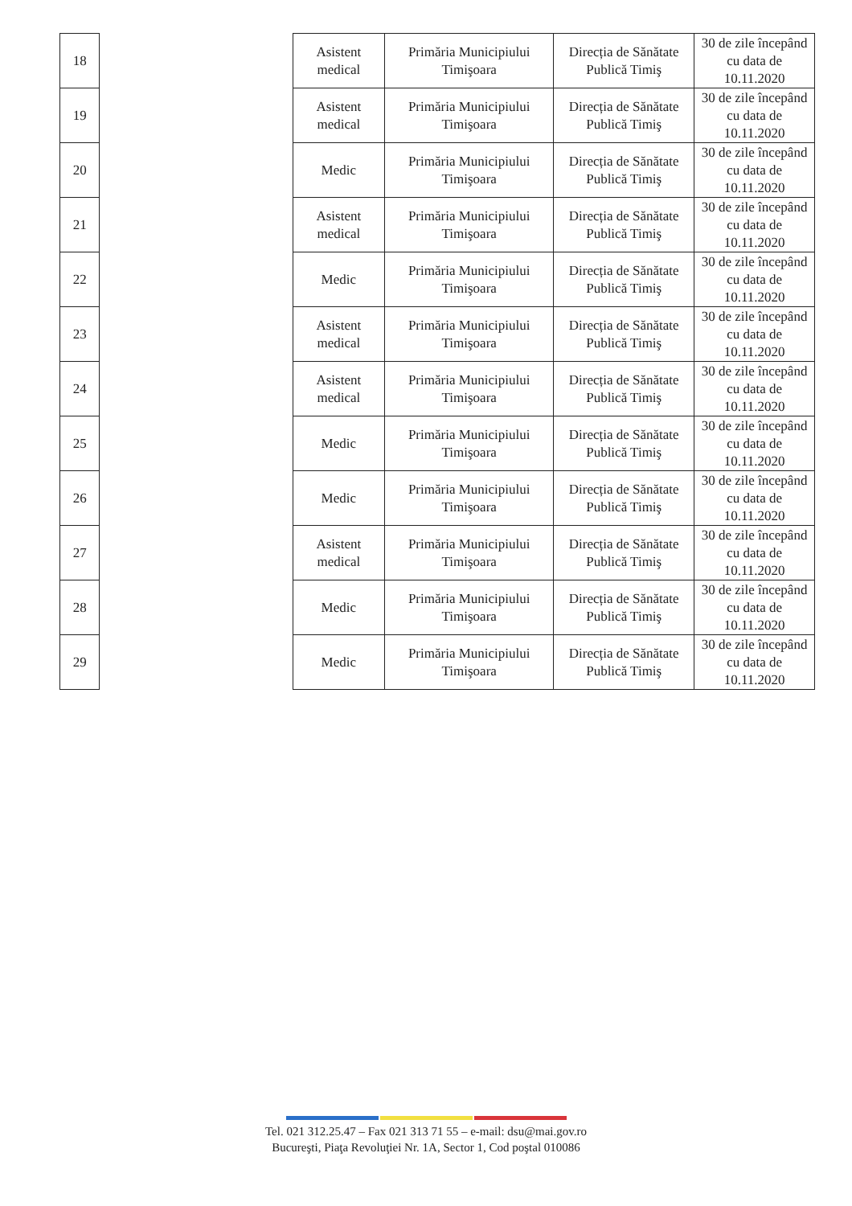| 18 | | Asistent medical | Primăria Municipiului Timişoara | Direcția de Sănătate Publică Timiş | 30 de zile începând cu data de 10.11.2020 |
| 19 | | Asistent medical | Primăria Municipiului Timişoara | Direcția de Sănătate Publică Timiş | 30 de zile începând cu data de 10.11.2020 |
| 20 | | Medic | Primăria Municipiului Timişoara | Direcția de Sănătate Publică Timiş | 30 de zile începând cu data de 10.11.2020 |
| 21 | | Asistent medical | Primăria Municipiului Timişoara | Direcția de Sănătate Publică Timiş | 30 de zile începând cu data de 10.11.2020 |
| 22 | | Medic | Primăria Municipiului Timişoara | Direcția de Sănătate Publică Timiş | 30 de zile începând cu data de 10.11.2020 |
| 23 | | Asistent medical | Primăria Municipiului Timişoara | Direcția de Sănătate Publică Timiş | 30 de zile începând cu data de 10.11.2020 |
| 24 | | Asistent medical | Primăria Municipiului Timişoara | Direcția de Sănătate Publică Timiş | 30 de zile începând cu data de 10.11.2020 |
| 25 | | Medic | Primăria Municipiului Timişoara | Direcția de Sănătate Publică Timiş | 30 de zile începând cu data de 10.11.2020 |
| 26 | | Medic | Primăria Municipiului Timişoara | Direcția de Sănătate Publică Timiş | 30 de zile începând cu data de 10.11.2020 |
| 27 | | Asistent medical | Primăria Municipiului Timişoara | Direcția de Sănătate Publică Timiş | 30 de zile începând cu data de 10.11.2020 |
| 28 | | Medic | Primăria Municipiului Timişoara | Direcția de Sănătate Publică Timiş | 30 de zile începând cu data de 10.11.2020 |
| 29 | | Medic | Primăria Municipiului Timişoara | Direcția de Sănătate Publică Timiş | 30 de zile începând cu data de 10.11.2020 |
Tel. 021 312.25.47 – Fax 021 313 71 55 – e-mail: dsu@mai.gov.ro
Bucureşti, Piaţa Revoluţiei Nr. 1A, Sector 1, Cod poştal 010086